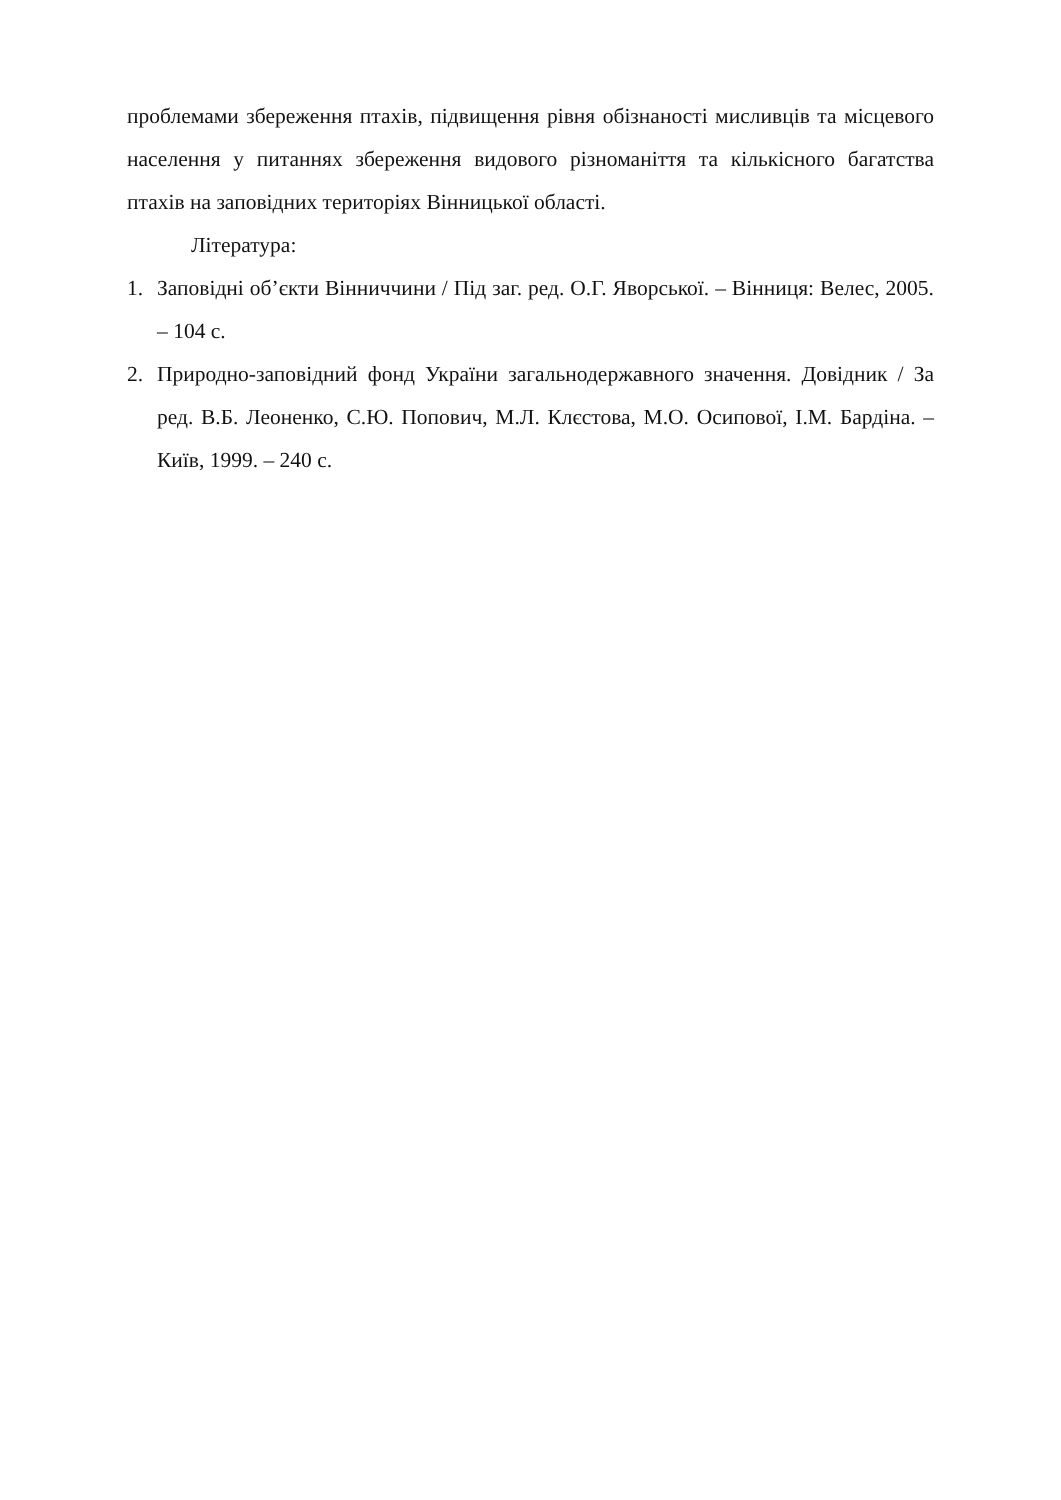проблемами збереження птахів, підвищення рівня обізнаності мисливців та місцевого населення у питаннях збереження видового різноманіття та кількісного багатства птахів на заповідних територіях Вінницької області.
Література:
1. Заповідні об’єкти Вінниччини / Під заг. ред. О.Г. Яворської. – Вінниця: Велес, 2005. – 104 с.
2. Природно-заповідний фонд України загальнодержавного значення. Довідник / За ред. В.Б. Леоненко, С.Ю. Попович, М.Л. Клєстова, М.О. Осипової, І.М. Бардіна. – Київ, 1999. – 240 с.